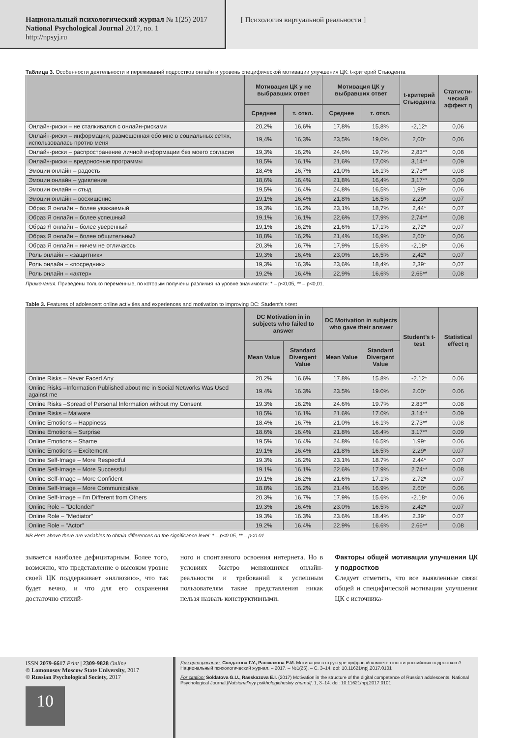Национальный психологический журнал № 1(25) 2017
National Psychological Journal 2017, no. 1
http://npsyj.ru
[ Психология виртуальной реальности ]
Таблица 3. Особенности деятельности и переживаний подростков онлайн и уровень специфической мотивации улучшения ЦК: t-критерий Стьюдента
| | Мотивация ЦК у не выбравших ответ | | Мотивация ЦК у выбравших ответ | | t-критерий Стьюдента | Статисти-ческий эффект η |
| --- | --- | --- | --- | --- | --- | --- |
| | Среднее | т. откл. | Среднее | т. откл. | | |
| Онлайн-риски – не сталкивался с онлайн-рисками | 20,2% | 16,6% | 17,8% | 15,8% | -2,12* | 0,06 |
| Онлайн-риски – информация, размещенная обо мне в социальных сетях, использовалась против меня | 19,4% | 16,3% | 23,5% | 19,0% | 2,00* | 0,06 |
| Онлайн-риски – распространение личной информации без моего согласия | 19,3% | 16,2% | 24,6% | 19,7% | 2,83** | 0,08 |
| Онлайн-риски – вредоносные программы | 18,5% | 16,1% | 21,6% | 17,0% | 3,14** | 0,09 |
| Эмоции онлайн – радость | 18,4% | 16,7% | 21,0% | 16,1% | 2,73** | 0,08 |
| Эмоции онлайн – удивление | 18,6% | 16,4% | 21,8% | 16,4% | 3,17** | 0,09 |
| Эмоции онлайн – стыд | 19,5% | 16,4% | 24,8% | 16,5% | 1,99* | 0,06 |
| Эмоции онлайн – восхищение | 19,1% | 16,4% | 21,8% | 16,5% | 2,29* | 0,07 |
| Образ Я онлайн – более уважаемый | 19,3% | 16,2% | 23,1% | 18,7% | 2,44* | 0,07 |
| Образ Я онлайн – более успешный | 19,1% | 16,1% | 22,6% | 17,9% | 2,74** | 0,08 |
| Образ Я онлайн – более уверенный | 19,1% | 16,2% | 21,6% | 17,1% | 2,72* | 0,07 |
| Образ Я онлайн – более общительный | 18,8% | 16,2% | 21,4% | 16,9% | 2,60* | 0,06 |
| Образ Я онлайн – ничем не отличаюсь | 20,3% | 16,7% | 17,9% | 15,6% | -2,18* | 0,06 |
| Роль онлайн – «защитник» | 19,3% | 16,4% | 23,0% | 16,5% | 2,42* | 0,07 |
| Роль онлайн – «посредник» | 19,3% | 16,3% | 23,6% | 18,4% | 2,39* | 0,07 |
| Роль онлайн – «актер» | 19,2% | 16,4% | 22,9% | 16,6% | 2,66** | 0,08 |
Примечания. Приведены только переменные, по которым получены различия на уровне значимости: * – p<0,05, ** – p<0,01.
Table 3. Features of adolescent online activities and experiences and motivation to improving DC: Student’s t-test
| | DC Motivation in in subjects who failed to answer | | DC Motivation in subjects who gave their answer | | Student’s t-test | Statistical effect η |
| --- | --- | --- | --- | --- | --- | --- |
| | Mean Value | Standard Divergent Value | Mean Value | Standard Divergent Value | | |
| Online Risks – Never Faced Any | 20.2% | 16.6% | 17.8% | 15.8% | -2.12* | 0.06 |
| Online Risks –Information Published about me in Social Networks Was Used against me | 19.4% | 16.3% | 23.5% | 19.0% | 2.00* | 0.06 |
| Online Risks –Spread of Personal Information without my Consent | 19.3% | 16.2% | 24.6% | 19.7% | 2.83** | 0.08 |
| Online Risks – Malware | 18.5% | 16.1% | 21.6% | 17.0% | 3.14** | 0.09 |
| Online Emotions – Happiness | 18.4% | 16.7% | 21.0% | 16.1% | 2.73** | 0.08 |
| Online Emotions – Surprise | 18.6% | 16.4% | 21.8% | 16.4% | 3.17** | 0.09 |
| Online Emotions – Shame | 19.5% | 16.4% | 24.8% | 16.5% | 1.99* | 0.06 |
| Online Emotions – Excitement | 19.1% | 16.4% | 21.8% | 16.5% | 2.29* | 0.07 |
| Online Self-Image – More Respectful | 19.3% | 16.2% | 23.1% | 18.7% | 2.44* | 0.07 |
| Online Self-Image – More Successful | 19.1% | 16.1% | 22.6% | 17.9% | 2.74** | 0.08 |
| Online Self-Image – More Confident | 19.1% | 16.2% | 21.6% | 17.1% | 2.72* | 0.07 |
| Online Self-Image – More Communicative | 18.8% | 16.2% | 21.4% | 16.9% | 2.60* | 0.06 |
| Online Self-Image – I’m Different from Others | 20.3% | 16.7% | 17.9% | 15.6% | -2.18* | 0.06 |
| Online Role – "Defender" | 19.3% | 16.4% | 23.0% | 16.5% | 2.42* | 0.07 |
| Online Role – "Mediator" | 19.3% | 16.3% | 23.6% | 18.4% | 2.39* | 0.07 |
| Online Role – "Actor" | 19.2% | 16.4% | 22.9% | 16.6% | 2.66** | 0.08 |
NB Here above there are variables to obtain differences on the significance level: * – p<0.05, ** – p<0.01.
зывается наиболее дефицитарным. Более того, возможно, что представление о высоком уровне своей ЦК поддерживает «иллюзию», что так будет вечно, и что для его сохранения достаточно стихий-
ного и спонтанного освоения интернета. Но в условиях быстро меняющихся онлайн-реальности и требований к успешным пользователям такие представления никак нельзя назвать конструктивными.
Факторы общей мотивации улучшения ЦК у подростков
Следует отметить, что все выявленные связи общей и специфической мотивации улучшения ЦК с источника-
ISSN 2079-6617 Print | 2309-9828 Online
© Lomonosov Moscow State University, 2017
© Russian Psychological Society, 2017
10
Для цитирования: Солдатова Г.У., Рассказова Е.И. Мотивация в структуре цифровой компетентности российских подростков // Национальный психологический журнал. – 2017. – №1(25). – С. 3–14. doi: 10.11621/npj.2017.0101
For citation: Soldatova G.U., Rasskazova E.I. (2017) Motivation in the structure of the digital competence of Russian adolescents. National Psychological Journal [Natsional’nyy psikhologicheskiy zhurnal]. 1, 3–14. doi: 10.11621/npj.2017.0101